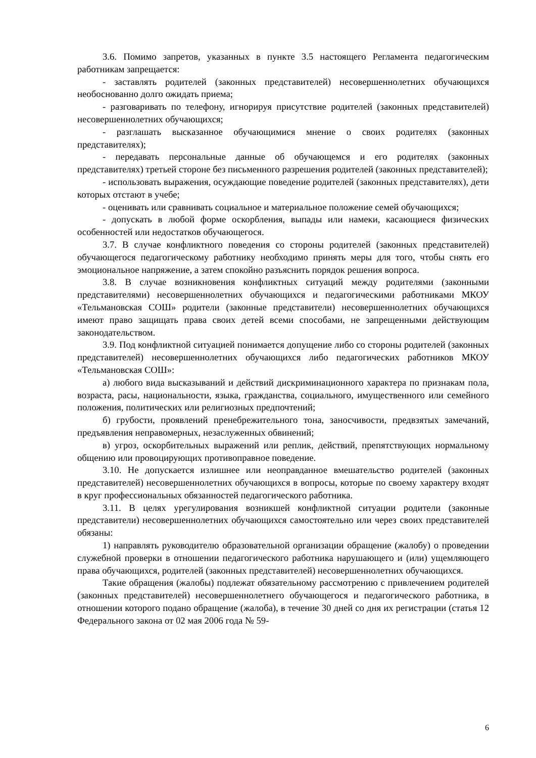3.6. Помимо запретов, указанных в пункте 3.5 настоящего Регламента педагогическим работникам запрещается:
- заставлять родителей (законных представителей) несовершеннолетних обучающихся необоснованно долго ожидать приема;
- разговаривать по телефону, игнорируя присутствие родителей (законных представителей) несовершеннолетних обучающихся;
- разглашать высказанное обучающимися мнение о своих родителях (законных представителях);
- передавать персональные данные об обучающемся и его родителях (законных представителях) третьей стороне без письменного разрешения родителей (законных представителей);
- использовать выражения, осуждающие поведение родителей (законных представителях), дети которых отстают в учебе;
- оценивать или сравнивать социальное и материальное положение семей обучающихся;
- допускать в любой форме оскорбления, выпады или намеки, касающиеся физических особенностей или недостатков обучающегося.
3.7. В случае конфликтного поведения со стороны родителей (законных представителей) обучающегося педагогическому работнику необходимо принять меры для того, чтобы снять его эмоциональное напряжение, а затем спокойно разъяснить порядок решения вопроса.
3.8. В случае возникновения конфликтных ситуаций между родителями (законными представителями) несовершеннолетних обучающихся и педагогическими работниками МКОУ «Тельмановская СОШ» родители (законные представители) несовершеннолетних обучающихся имеют право защищать права своих детей всеми способами, не запрещенными действующим законодательством.
3.9. Под конфликтной ситуацией понимается допущение либо со стороны родителей (законных представителей) несовершеннолетних обучающихся либо педагогических работников МКОУ «Тельмановская СОШ»:
а) любого вида высказываний и действий дискриминационного характера по признакам пола, возраста, расы, национальности, языка, гражданства, социального, имущественного или семейного положения, политических или религиозных предпочтений;
б) грубости, проявлений пренебрежительного тона, заносчивости, предвзятых замечаний, предъявления неправомерных, незаслуженных обвинений;
в) угроз, оскорбительных выражений или реплик, действий, препятствующих нормальному общению или провоцирующих противоправное поведение.
3.10. Не допускается излишнее или неоправданное вмешательство родителей (законных представителей) несовершеннолетних обучающихся в вопросы, которые по своему характеру входят в круг профессиональных обязанностей педагогического работника.
3.11. В целях урегулирования возникшей конфликтной ситуации родители (законные представители) несовершеннолетних обучающихся самостоятельно или через своих представителей обязаны:
1) направлять руководителю образовательной организации обращение (жалобу) о проведении служебной проверки в отношении педагогического работника нарушающего и (или) ущемляющего права обучающихся, родителей (законных представителей) несовершеннолетних обучающихся.
Такие обращения (жалобы) подлежат обязательному рассмотрению с привлечением родителей (законных представителей) несовершеннолетнего обучающегося и педагогического работника, в отношении которого подано обращение (жалоба), в течение 30 дней со дня их регистрации (статья 12 Федерального закона от 02 мая 2006 года № 59-
6